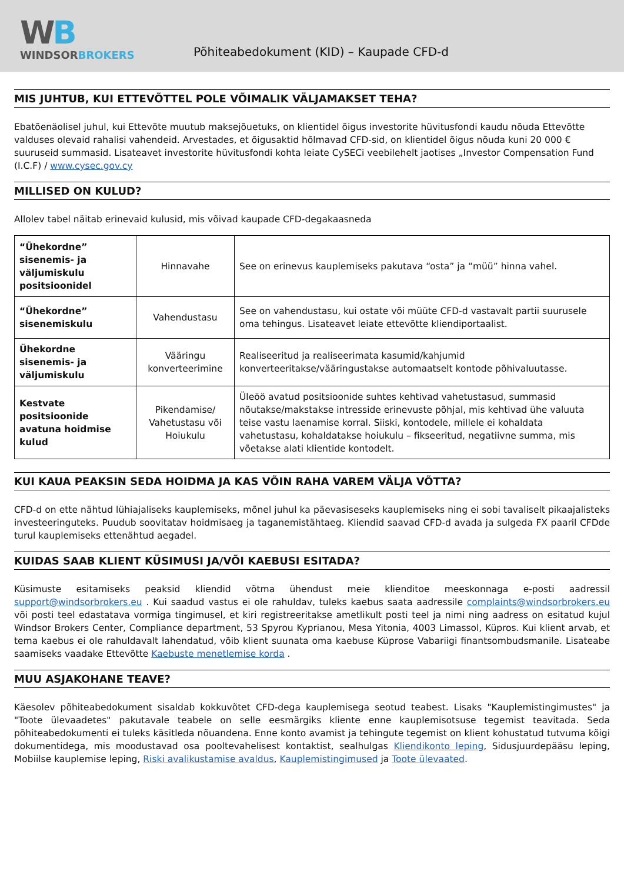WB
WINDSORBROKERS
Põhiteabedokument (KID) – Kaupade CFD-d
MIS JUHTUB, KUI ETTEVÕTTEL POLE VÕIMALIK VÄLJAMAKSET TEHA?
Ebatõenäolisel juhul, kui Ettevõte muutub maksejõuetuks, on klientidel õigus investorite hüvitusfondi kaudu nõuda Ettevõtte valduses olevaid rahalisi vahendeid. Arvestades, et õigusaktid hõlmavad CFD-sid, on klientidel õigus nõuda kuni 20 000 € suuruseid summasid. Lisateavet investorite hüvitusfondi kohta leiate CySECi veebilehelt jaotises „Investor Compensation Fund (I.C.F) / www.cysec.gov.cy
MILLISED ON KULUD?
Allolev tabel näitab erinevaid kulusid, mis võivad kaupade CFD-degakaasneda
| “Ühekordne” sisenemis- ja väljumiskulu positsioonidel | Hinnavahe | See on erinevus kauplemiseks pakutava “osta” ja “müü” hinna vahel. |
| “Ühekordne” sisenemiskulu | Vahendustasu | See on vahendustasu, kui ostate või müüte CFD-d vastavalt partii suurusele oma tehingus. Lisateavet leiate ettevõtte kliendiportaalist. |
| Ühekordne sisenemis- ja väljumiskulu | Vääringu konverteerimine | Realiseeritud ja realiseerimata kasumid/kahjumid konverteeritakse/vääringustakse automaatselt kontode põhivaluutasse. |
| Kestvate positsioonide avatuna hoidmise kulud | Pikendamise/ Vahetustasu või Hoiukulu | Üleöö avatud positsioonide suhtes kehtivad vahetustasud, summasid nõutakse/makstakse intresside erinevuste põhjal, mis kehtivad ühe valuuta teise vastu laenamise korral. Siiski, kontodele, millele ei kohaldata vahetustasu, kohaldatakse hoiukulu – fikseeritud, negatiivne summa, mis võetakse alati klientide kontodelt. |
KUI KAUA PEAKSIN SEDA HOIDMA JA KAS VÕIN RAHA VAREM VÄLJA VÕTTA?
CFD-d on ette nähtud lühiajaliseks kauplemiseks, mõnel juhul ka päevasiseseks kauplemiseks ning ei sobi tavaliselt pikaajalisteks investeeringuteks. Puudub soovitatav hoidmisaeg ja taganemistähtaeg. Kliendid saavad CFD-d avada ja sulgeda FX paaril CFDde turul kauplemiseks ettenähtud aegadel.
KUIDAS SAAB KLIENT KÜSIMUSI JA/VÕI KAEBUSI ESITADA?
Küsimuste esitamiseks peaksid kliendid võtma ühendust meie klienditoe meeskonnaga e-posti aadressil support@windsorbrokers.eu . Kui saadud vastus ei ole rahuldav, tuleks kaebus saata aadressile complaints@windsorbrokers.eu või posti teel edastatava vormiga tingimusel, et kiri registreeritakse ametlikult posti teel ja nimi ning aadress on esitatud kujul Windsor Brokers Center, Compliance department, 53 Spyrou Kyprianou, Mesa Yitonia, 4003 Limassol, Küpros. Kui klient arvab, et tema kaebus ei ole rahuldavalt lahendatud, võib klient suunata oma kaebuse Küprose Vabariigi finantsombudsmanile. Lisateabe saamiseks vaadake Ettevõtte Kaebuste menetlemise korda .
MUU ASJAKOHANE TEAVE?
Käesolev põhiteabedokument sisaldab kokkuvõtet CFD-dega kauplemisega seotud teabest. Lisaks "Kauplemistingimustes" ja "Toote ülevaadetes" pakutavale teabele on selle eesmärgiks kliente enne kauplemisotsuse tegemist teavitada. Seda põhiteabedokumenti ei tuleks käsitleda nõuandena. Enne konto avamist ja tehingute tegemist on klient kohustatud tutvuma kõigi dokumentidega, mis moodustavad osa pooltevahelisest kontaktist, sealhulgas Kliendikonto leping, Sidusjuurdepääsu leping, Mobiilse kauplemise leping, Riski avalikustamise avaldus, Kauplemistingimused ja Toote ülevaated.